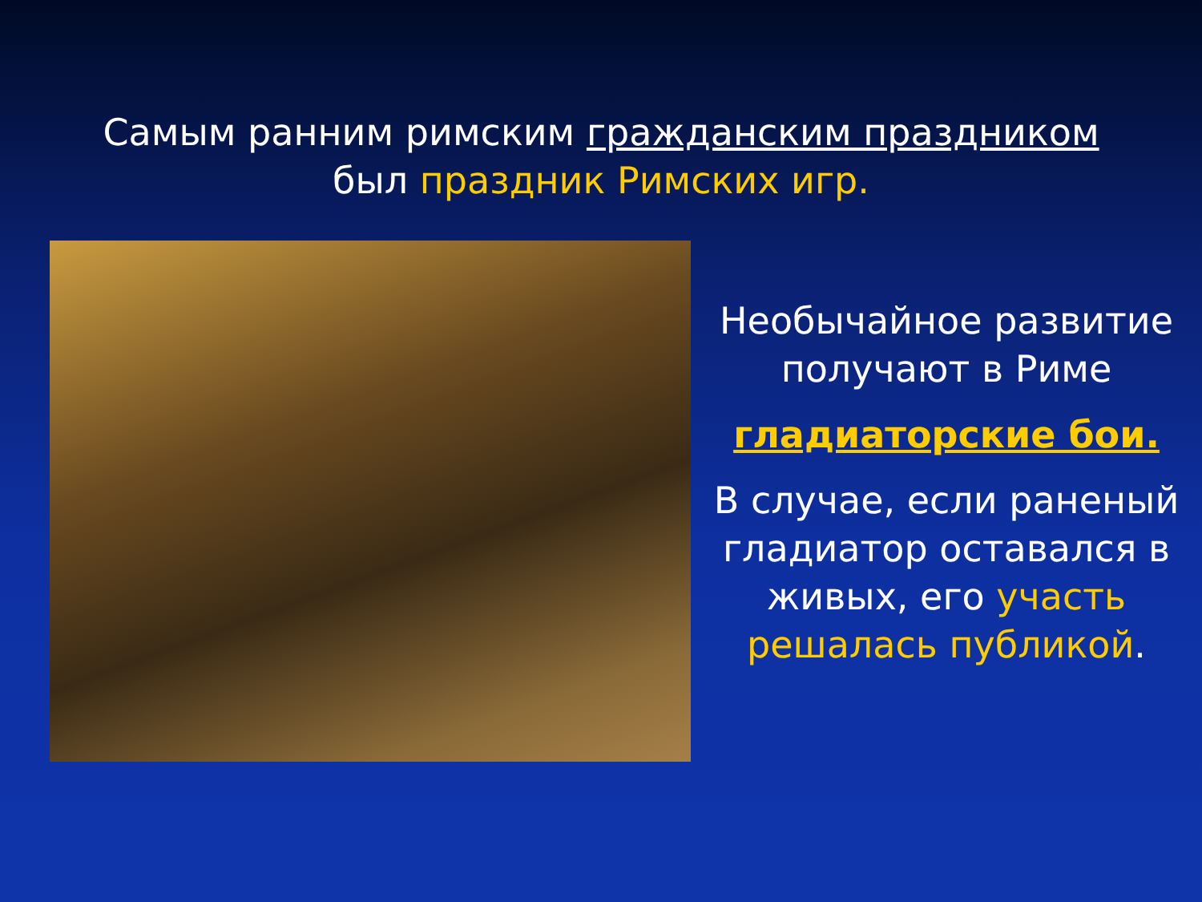Самым ранним римским гражданским праздником
был праздник Римских игр.
Необычайное развитие получают в Риме
гладиаторские бои.
В случае, если раненый гладиатор оставался в живых, его участь решалась публикой.